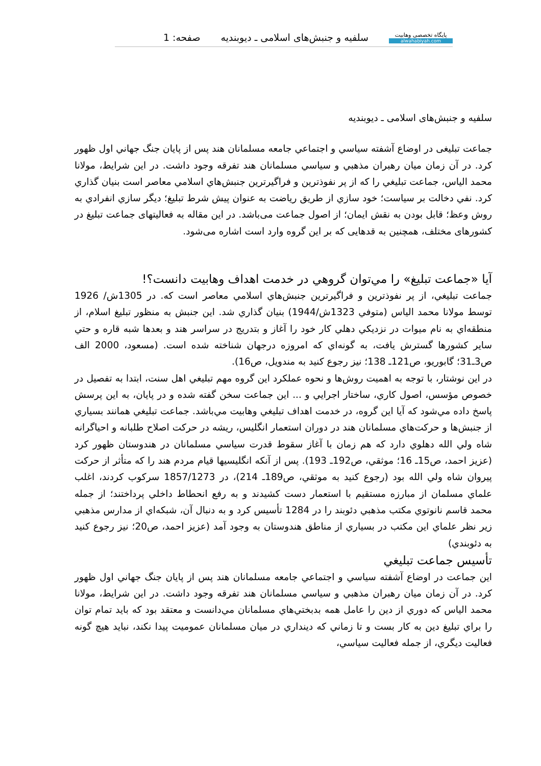پایگاه تخصصی وهابیت
alwahabiyah.com
سلفیه و جنبش‌های اسلامی ـ دیوبندیه
صفحه: 1
سلفیه و جنبش‌های اسلامی ـ دیوبندیه
جماعت تبلیغی در اوضاع آشفته سياسي و اجتماعي جامعه مسلمانان هند پس از پايان جنگ جهاني اول ظهور كرد. در آن زمان ميان رهبران مذهبي و سياسي مسلمانان هند تفرقه وجود داشت. در اين شرايط، مولانا محمد الياس، جماعت تبليغي را كه از پر نفوذترين و فراگيرترين جنبش‌هاي اسلامي معاصر است بنيان گذاري كرد. نفي دخالت بر سياست؛ خود سازي از طريق رياضت به عنوان پيش شرط تبليغ؛ ديگر سازي انفرادي به روش وعظ؛ قابل بودن به نقش ايمان؛ از اصول جماعت می‌باشد. در این مقاله به فعالیتهای جماعت تبلیغ در کشورهای مختلف، همچنین به قدهایی که بر این گروه وارد است اشاره می‌شود.
آيا «جماعت تبليغ» را مي‌توان گروهي در خدمت اهداف وهابيت دانست؟!
جماعت تبليغي، از پر نفوذترين و فراگيرترين جنبش‌هاي اسلامي معاصر است كه. در 1305ش/ 1926 توسط مولانا محمد الياس (متوفي 1323ش/1944) بنيان گذاري شد. اين جنبش به منظور تبليغ اسلام، از منطقه‌اي به نام ميوات در نزديكي دهلي كار خود را آغاز و بتدريج در سراسر هند و بعدها شبه قاره و حتي ساير كشورها گسترش يافت، به گونه‌اي كه امروزه درجهان شناخته شده است. (مسعود، 2000 الف ص3ـ31؛ گابوريو، ص121ـ 138؛ نيز رجوع كنيد به مندويل، ص16).
در اين نوشتار، با توجه به اهميت روش‌ها و نحوه عملكرد اين گروه مهم تبليغي اهل سنت، ابتدا به تفصيل در خصوص مؤسس، اصول كاري، ساختار اجرايي و ... اين جماعت سخن گفته شده و در پايان، به اين پرسش پاسخ داده مي‌شود كه آيا اين گروه، در خدمت اهداف تبليغي وهابيت مي‌باشد. جماعت تبليغي همانند بسياري از جنبش‌ها و حركت‌هاي مسلمانان هند در دوران استعمار انگليس، ريشه در حركت اصلاح طلبانه و احياگرانه شاه ولي الله دهلوي دارد كه هم زمان با آغاز سقوط قدرت سياسي مسلمانان در هندوستان ظهور كرد (عزيز احمد، ص15ـ 16؛ موثقي، ص192ـ 193). پس از آنكه انگليسيها قيام مردم هند را كه متأثر از حركت پيروان شاه ولي الله بود (رجوع كنيد به موثقي، ص189ـ 214)، در 1857/1273 سركوب كردند، اغلب علماي مسلمان از مبارزه مستقيم با استعمار دست كشيدند و به رفع انحطاط داخلي پرداختند؛ از جمله محمد قاسم نانوتوي مكتب مذهبي دئوبند را در 1284 تأسيس كرد و به دنبال آن، شبكه‌اي از مدارس مذهبي زير نظر علماي اين مكتب در بسياري از مناطق هندوستان به وجود آمد (عزيز احمد، ص20؛ نيز رجوع كنيد به دئوبندي)
تأسيس جماعت تبليغي
اين جماعت در اوضاع آشفته سياسي و اجتماعي جامعه مسلمانان هند پس از پايان جنگ جهاني اول ظهور كرد. در آن زمان ميان رهبران مذهبي و سياسي مسلمانان هند تفرقه وجود داشت. در اين شرايط، مولانا محمد الياس كه دوري از دين را عامل همه بدبختي‌هاي مسلمانان مي‌دانست و معتقد بود كه بايد تمام توان را براي تبليغ دين به كار بست و تا زماني كه دينداري در ميان مسلمانان عموميت پيدا نكند، نبايد هيچ گونه فعاليت ديگري، از جمله فعاليت سياسي،